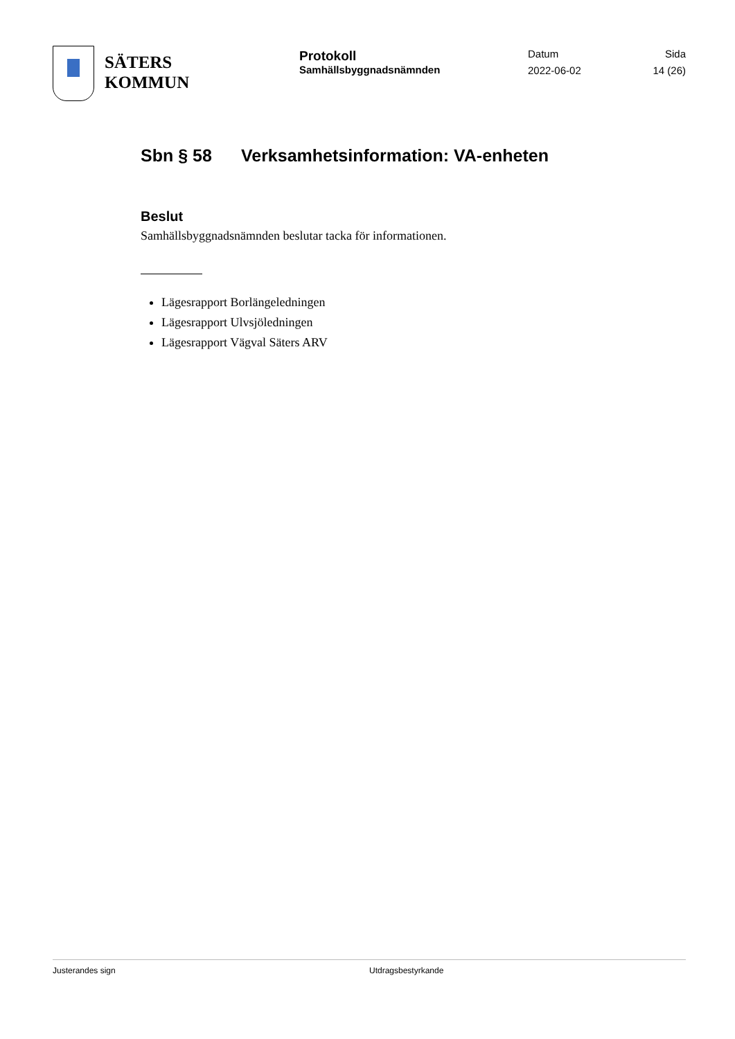SÄTERS
KOMMUN
Protokoll
Samhällsbyggnadsnämnden
Datum
2022-06-02
Sida
14 (26)
Sbn § 58 Verksamhetsinformation: VA-enheten
Beslut
Samhällsbyggnadsnämnden beslutar tacka för informationen.
Lägesrapport Borlängeledningen
Lägesrapport Ulvsjöledningen
Lägesrapport Vägval Säters ARV
Justerandes sign Utdragsbestyrkande